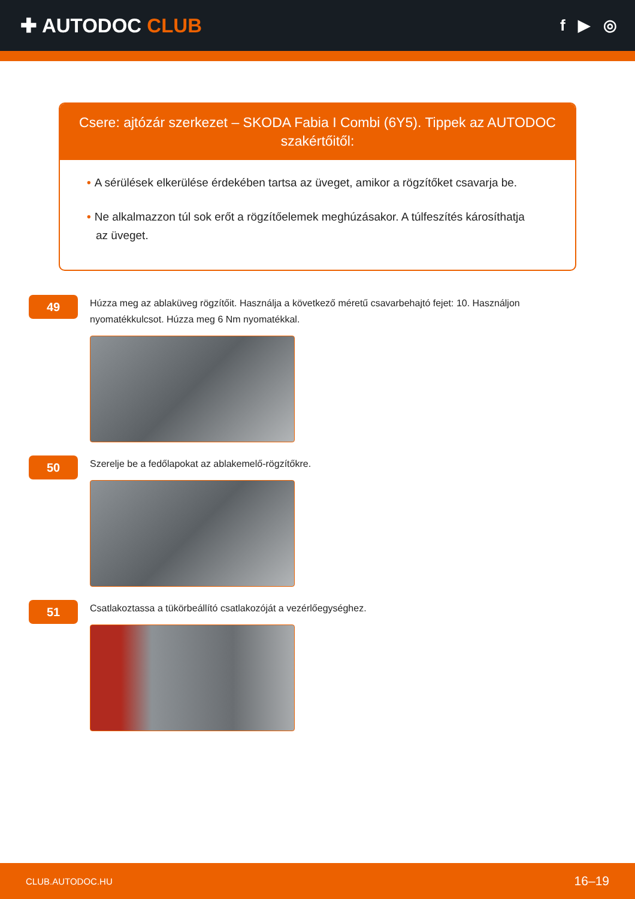✚ AUTODOC CLUB
f ▶ ◎
Csere: ajtózár szerkezet – SKODA Fabia I Combi (6Y5). Tippek az AUTODOC szakértőitől:
• A sérülések elkerülése érdekében tartsa az üveget, amikor a rögzítőket csavarja be.
• Ne alkalmazzon túl sok erőt a rögzítőelemek meghúzásakor. A túlfeszítés károsíthatja az üveget.
49
Húzza meg az ablaküveg rögzítőit. Használja a következő méretű csavarbehajtó fejet: 10. Használjon nyomatékkulcsot. Húzza meg 6 Nm nyomatékkal.
50
Szerelje be a fedőlapokat az ablakemelő-rögzítőkre.
51
Csatlakoztassa a tükörbeállító csatlakozóját a vezérlőegységhez.
CLUB.AUTODOC.HU 16–19